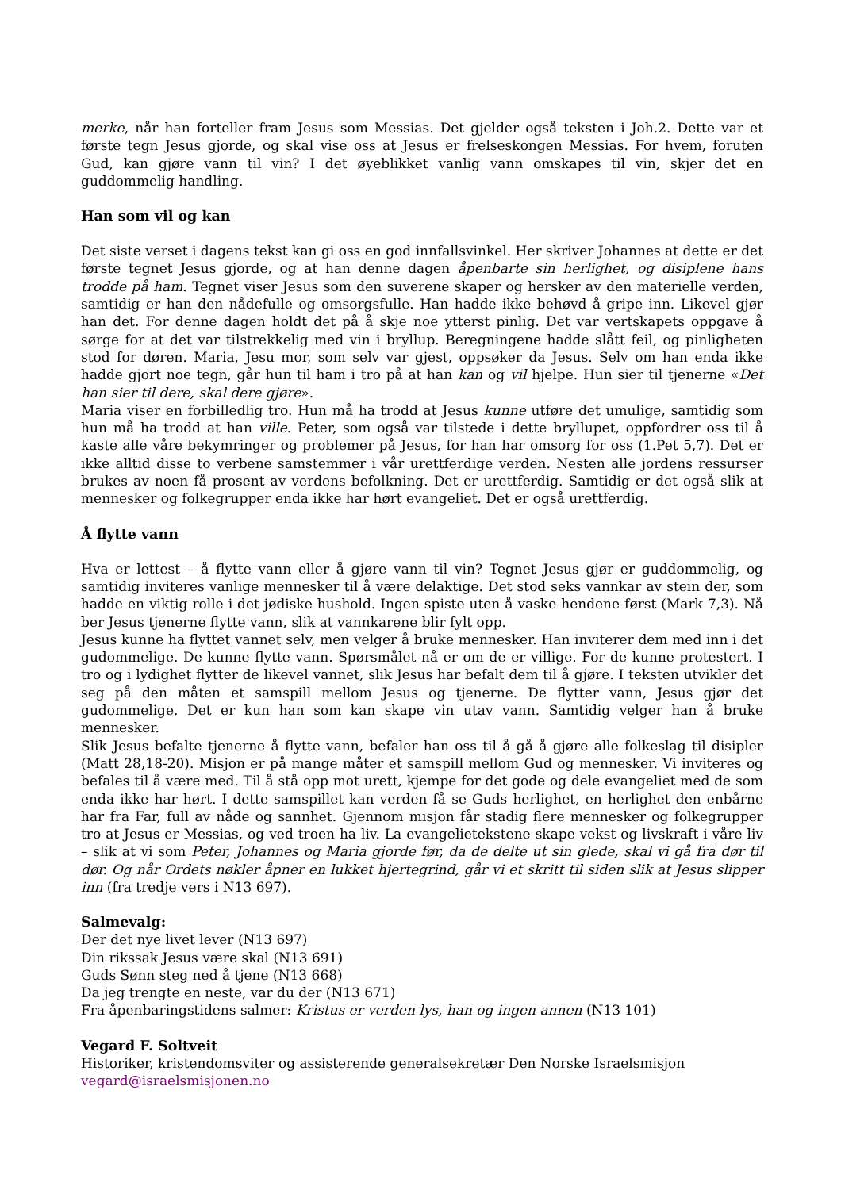merke, når han forteller fram Jesus som Messias. Det gjelder også teksten i Joh.2. Dette var et første tegn Jesus gjorde, og skal vise oss at Jesus er frelseskongen Messias. For hvem, foruten Gud, kan gjøre vann til vin? I det øyeblikket vanlig vann omskapes til vin, skjer det en guddommelig handling.
Han som vil og kan
Det siste verset i dagens tekst kan gi oss en god innfallsvinkel. Her skriver Johannes at dette er det første tegnet Jesus gjorde, og at han denne dagen åpenbarte sin herlighet, og disiplene hans trodde på ham. Tegnet viser Jesus som den suverene skaper og hersker av den materielle verden, samtidig er han den nådefulle og omsorgsfulle. Han hadde ikke behøvd å gripe inn. Likevel gjør han det. For denne dagen holdt det på å skje noe ytterst pinlig. Det var vertskapets oppgave å sørge for at det var tilstrekkelig med vin i bryllup. Beregningene hadde slått feil, og pinligheten stod for døren. Maria, Jesu mor, som selv var gjest, oppsøker da Jesus. Selv om han enda ikke hadde gjort noe tegn, går hun til ham i tro på at han kan og vil hjelpe. Hun sier til tjenerne «Det han sier til dere, skal dere gjøre».
Maria viser en forbilledlig tro. Hun må ha trodd at Jesus kunne utføre det umulige, samtidig som hun må ha trodd at han ville. Peter, som også var tilstede i dette bryllupet, oppfordrer oss til å kaste alle våre bekymringer og problemer på Jesus, for han har omsorg for oss (1.Pet 5,7). Det er ikke alltid disse to verbene samstemmer i vår urettferdige verden. Nesten alle jordens ressurser brukes av noen få prosent av verdens befolkning. Det er urettferdig. Samtidig er det også slik at mennesker og folkegrupper enda ikke har hørt evangeliet. Det er også urettferdig.
Å flytte vann
Hva er lettest – å flytte vann eller å gjøre vann til vin? Tegnet Jesus gjør er guddommelig, og samtidig inviteres vanlige mennesker til å være delaktige. Det stod seks vannkar av stein der, som hadde en viktig rolle i det jødiske hushold. Ingen spiste uten å vaske hendene først (Mark 7,3). Nå ber Jesus tjenerne flytte vann, slik at vannkarene blir fylt opp.
Jesus kunne ha flyttet vannet selv, men velger å bruke mennesker. Han inviterer dem med inn i det gudommelige. De kunne flytte vann. Spørsmålet nå er om de er villige. For de kunne protestert. I tro og i lydighet flytter de likevel vannet, slik Jesus har befalt dem til å gjøre. I teksten utvikler det seg på den måten et samspill mellom Jesus og tjenerne. De flytter vann, Jesus gjør det gudommelige. Det er kun han som kan skape vin utav vann. Samtidig velger han å bruke mennesker.
Slik Jesus befalte tjenerne å flytte vann, befaler han oss til å gå å gjøre alle folkeslag til disipler (Matt 28,18-20). Misjon er på mange måter et samspill mellom Gud og mennesker. Vi inviteres og befales til å være med. Til å stå opp mot urett, kjempe for det gode og dele evangeliet med de som enda ikke har hørt. I dette samspillet kan verden få se Guds herlighet, en herlighet den enbårne har fra Far, full av nåde og sannhet. Gjennom misjon får stadig flere mennesker og folkegrupper tro at Jesus er Messias, og ved troen ha liv. La evangelietekstene skape vekst og livskraft i våre liv – slik at vi som Peter, Johannes og Maria gjorde før, da de delte ut sin glede, skal vi gå fra dør til dør. Og når Ordets nøkler åpner en lukket hjertegrind, går vi et skritt til siden slik at Jesus slipper inn (fra tredje vers i N13 697).
Salmevalg:
Der det nye livet lever (N13 697)
Din rikssak Jesus være skal (N13 691)
Guds Sønn steg ned å tjene (N13 668)
Da jeg trengte en neste, var du der (N13 671)
Fra åpenbaringstidens salmer: Kristus er verden lys, han og ingen annen (N13 101)
Vegard F. Soltveit
Historiker, kristendomsviter og assisterende generalsekretær Den Norske Israelsmisjon
vegard@israelsmisjonen.no